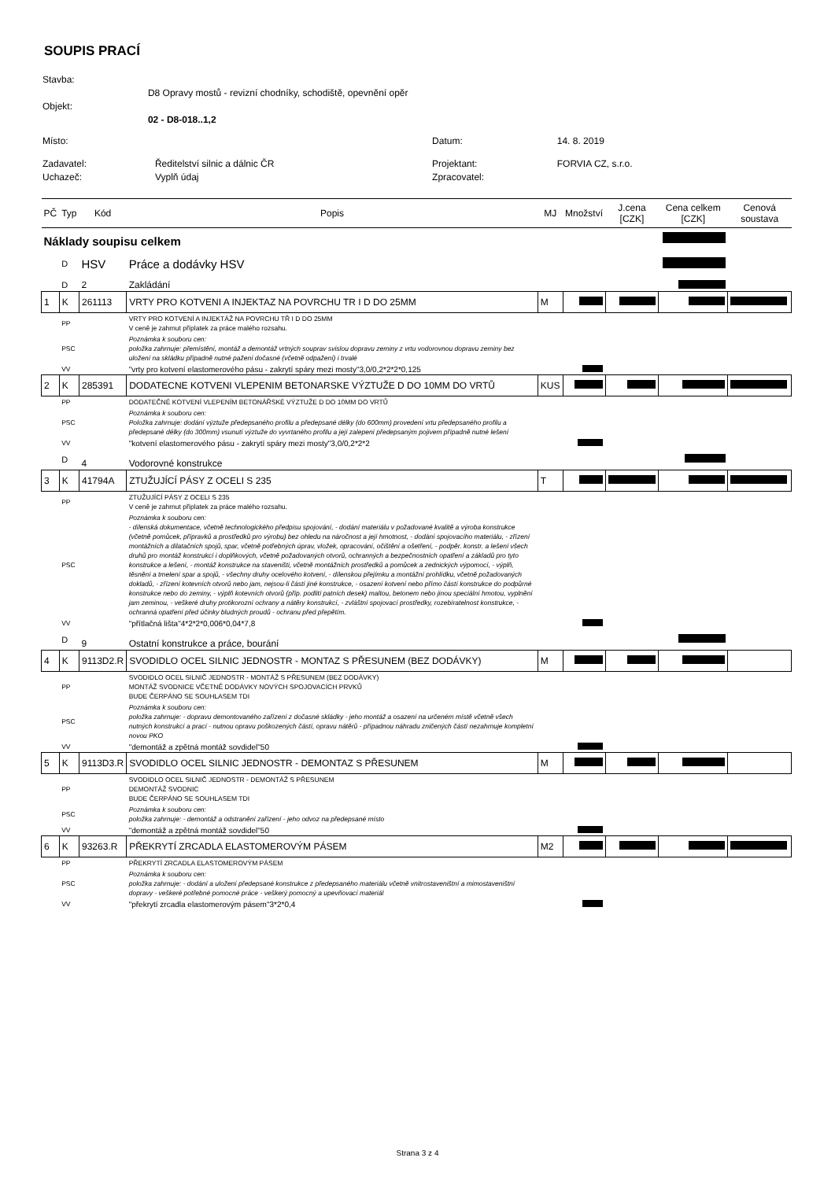SOUPIS PRACÍ
| Stavba: | | | | |
| | D8 Opravy mostů - revizní chodníky, schodiště, opevnění opěr | | | |
| Objekt: | | | | |
| | 02 - D8-018..1,2 | | | |
| Místo: | | | Datum: | 14. 8. 2019 |
| Zadavatel: | | Ředitelství silnic a dálnic ČR | Projektant: | FORVIA CZ, s.r.o. |
| Uchazeč: | | Vyplň údaj | Zpracovatel: | |
| PČ | Typ | Kód | Popis | MJ | Množství | J.cena [CZK] | Cena celkem [CZK] | Cenová soustava |
| --- | --- | --- | --- | --- | --- | --- | --- | --- |
| Náklady soupisu celkem | | | | | | | | |
| | D | HSV | Práce a dodávky HSV | | | | | |
| | D | 2 | Zakládání | | | | | |
| 1 | K | 261113 | VRTY PRO KOTVENI A INJEKTAZ NA POVRCHU TR I D DO 25MM | M | | | | |
| | PP | | VRTY PRO KOTVENÍ A INJEKTÁŽ NA POVRCHU TŘ I D DO 25MM V ceně je zahrnut příplatek za práce malého rozsahu. | | | | | |
| | PSC | | Poznámka k souboru cen: položka zahrnuje: přemístění, montáž a demontáž vrtných souprav svislou dopravu zeminy z vrtu vodorovnou dopravu zeminy bez uložení na skládku případně nutné pažení dočasné (včetně odpažení) i trvalé | | | | | |
| | VV | | "vrty pro kotvení elastomerového pásu - zakrytí spáry mezi mosty"3,0/0,2*2*2*0,125 | | | | | |
| 2 | K | 285391 | DODATECNE KOTVENI VLEPENIM BETONARSKE VÝZTUŽE D DO 10MM DO VRTŮ | KUS | | | | |
| | PP | | DODATEČNÉ KOTVENÍ VLEPENÍM BETONÁŘSKÉ VÝZTUŽE D DO 10MM DO VRTŮ | | | | | |
| | PSC | | Poznámka k souboru cen: Položka zahrnuje: dodání výztuže předepsaného profilu a předepsané délky (do 600mm) provedení vrtu předepsaného profilu a předepsané délky (do 300mm) vsunutí výztuže do vyvrtaného profilu a její zalepení předepsaným pojivem případně nutné lešení | | | | | |
| | VV | | "kotvení elastomerového pásu - zakrytí spáry mezi mosty"3,0/0,2*2*2 | | | | | |
| | D | 4 | Vodorovné konstrukce | | | | | |
| 3 | K | 41794A | ZTUŽUJÍCÍ PÁSY Z OCELI S 235 | T | | | | |
| | PP | | ZTUŽUJÍCÍ PÁSY Z OCELI S 235 V ceně je zahrnut příplatek za práce malého rozsahu. | | | | | |
| | PSC | | Poznámka k souboru cen: - dílenská dokumentace, včetně technologického předpisu spojování, - dodání materiálu v požadované kvalitě a výroba konstrukce (včetně pomůcek, přípravků a prostředků pro výrobu) bez ohledu na náročnost a její hmotnost, - dodání spojovacího materiálu, - zřízení montážních a dilatačních spojů, spar, včetně potřebných úprav, vložek, opracování, očištění a ošetření, - podpěr. konstr. a lešení všech druhů pro montáž konstrukcí i doplňkových, včetně požadovaných otvorů, ochranných a bezpečnostních opatření a základů pro tyto konstrukce a lešení, - montáž konstrukce na staveništi, včetně montážních prostředků a pomůcek a zednických výpomocí, - výplň, těsnění a tmelení spar a spojů, - všechny druhy ocelového kotvení, - dílenskou přejímku a montážní prohlídku, včetně požadovaných dokladů, - zřízení kotevních otvorů nebo jam, nejsou-li částí jiné konstrukce, - osazení kotvení nebo přímo částí konstrukce do podpůrné konstrukce nebo do zeminy, - výplň kotevních otvorů (příp. podlití patních desek) maltou, betonem nebo jinou speciální hmotou, vyplnění jam zeminou, - veškeré druhy protikorozní ochrany a nátěry konstrukcí, - zvláštní spojovací prostředky, rozebíratelnost konstrukce, - ochranná opatření před účinky bludných proudů - ochranu před přepětím. | | | | | |
| | VV | | "přítlačná lišta"4*2*2*0,006*0,04*7,8 | | | | | |
| | D | 9 | Ostatní konstrukce a práce, bourání | | | | | |
| 4 | K | 9113D2.R | SVODIDLO OCEL SILNIC JEDNOSTR - MONTAZ S PŘESUNEM (BEZ DODÁVKY) | M | | | | |
| | PP | | SVODIDLO OCEL SILNIČ JEDNOSTR - MONTÁŽ S PŘESUNEM (BEZ DODÁVKY) MONTÁŽ SVODNICE VČETNĚ DODÁVKY NOVÝCH SPOJOVACÍCH PRVKŮ BUDE ČERPÁNO SE SOUHLASEM TDI | | | | | |
| | PSC | | Poznámka k souboru cen: položka zahrnuje: - dopravu demontovaného zařízení z dočasné skládky - jeho montáž a osazení na určeném místě včetně všech nutných konstrukcí a prací - nutnou opravu poškozených částí, opravu nátěrů - případnou náhradu zničených částí nezahrnuje kompletní novou PKO | | | | | |
| | VV | | "demontáž a zpětná montáž sovdidel"50 | | | | | |
| 5 | K | 9113D3.R | SVODIDLO OCEL SILNIC JEDNOSTR - DEMONTAZ S PŘESUNEM | M | | | | |
| | PP | | SVODIDLO OCEL SILNIČ JEDNOSTR - DEMONTÁŽ S PŘESUNEM DEMONTÁŽ SVODNIC BUDE ČERPÁNO SE SOUHLASEM TDI | | | | | |
| | PSC | | Poznámka k souboru cen: položka zahrnuje: - demontáž a odstranění zařízení - jeho odvoz na předepsané místo | | | | | |
| | VV | | "demontáž a zpětná montáž sovdidel"50 | | | | | |
| 6 | K | 93263.R | PŘEKRYTÍ ZRCADLA ELASTOMEROVÝM PÁSEM | M2 | | | | |
| | PP | | PŘEKRYTÍ ZRCADLA ELASTOMEROVÝM PÁSEM | | | | | |
| | PSC | | Poznámka k souboru cen: položka zahrnuje: - dodání a uložení předepsané konstrukce z předepsaného materiálu včetně vnitrostaveništní a mimostaveništní dopravy - veškeré potřebné pomocné práce - veškerý pomocný a upevňovací materiál | | | | | |
| | VV | | "překrytí zrcadla elastomerovým pásem"3*2*0,4 | | | | | |
Strana 3 z 4